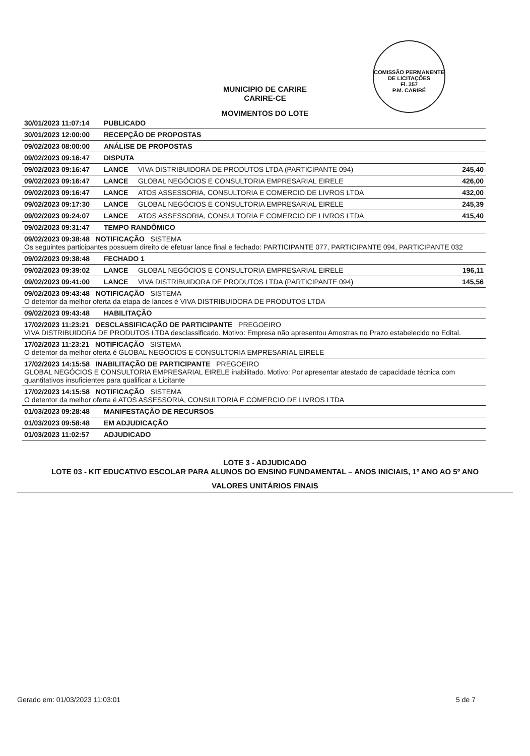COMISSÃO PERMANENTE DE LICITAÇÕES
Fl. 357
P.M. CARIRÉ
MUNICIPIO DE CARIRE
CARIRE-CE
MOVIMENTOS DO LOTE
| 30/01/2023 11:07:14 | PUBLICADO | | |
| 30/01/2023 12:00:00 | RECEPÇÃO DE PROPOSTAS | | |
| 09/02/2023 08:00:00 | ANÁLISE DE PROPOSTAS | | |
| 09/02/2023 09:16:47 | DISPUTA | | |
| 09/02/2023 09:16:47 | LANCE | VIVA DISTRIBUIDORA DE PRODUTOS LTDA (PARTICIPANTE 094) | 245,40 |
| 09/02/2023 09:16:47 | LANCE | GLOBAL NEGÓCIOS E CONSULTORIA EMPRESARIAL EIRELE | 426,00 |
| 09/02/2023 09:16:47 | LANCE | ATOS ASSESSORIA, CONSULTORIA E COMERCIO DE LIVROS LTDA | 432,00 |
| 09/02/2023 09:17:30 | LANCE | GLOBAL NEGÓCIOS E CONSULTORIA EMPRESARIAL EIRELE | 245,39 |
| 09/02/2023 09:24:07 | LANCE | ATOS ASSESSORIA, CONSULTORIA E COMERCIO DE LIVROS LTDA | 415,40 |
| 09/02/2023 09:31:47 | TEMPO RANDÔMICO | | |
| 09/02/2023 09:38:48 NOTIFICAÇÃO SISTEMA Os seguintes participantes possuem direito de efetuar lance final e fechado: PARTICIPANTE 077, PARTICIPANTE 094, PARTICIPANTE 032 | | | |
| 09/02/2023 09:38:48 | FECHADO 1 | | |
| 09/02/2023 09:39:02 | LANCE | GLOBAL NEGÓCIOS E CONSULTORIA EMPRESARIAL EIRELE | 196,11 |
| 09/02/2023 09:41:00 | LANCE | VIVA DISTRIBUIDORA DE PRODUTOS LTDA (PARTICIPANTE 094) | 145,56 |
| 09/02/2023 09:43:48 NOTIFICAÇÃO SISTEMA O detentor da melhor oferta da etapa de lances é VIVA DISTRIBUIDORA DE PRODUTOS LTDA | | | |
| 09/02/2023 09:43:48 | HABILITAÇÃO | | |
| 17/02/2023 11:23:21 DESCLASSIFICAÇÃO DE PARTICIPANTE PREGOEIRO VIVA DISTRIBUIDORA DE PRODUTOS LTDA desclassificado. Motivo: Empresa não apresentou Amostras no Prazo estabelecido no Edital. | | | |
| 17/02/2023 11:23:21 NOTIFICAÇÃO SISTEMA O detentor da melhor oferta é GLOBAL NEGÓCIOS E CONSULTORIA EMPRESARIAL EIRELE | | | |
| 17/02/2023 14:15:58 INABILITAÇÃO DE PARTICIPANTE PREGOEIRO GLOBAL NEGÓCIOS E CONSULTORIA EMPRESARIAL EIRELE inabilitado. Motivo: Por apresentar atestado de capacidade técnica com quantitativos insuficientes para qualificar a Licitante | | | |
| 17/02/2023 14:15:58 NOTIFICAÇÃO SISTEMA O detentor da melhor oferta é ATOS ASSESSORIA, CONSULTORIA E COMERCIO DE LIVROS LTDA | | | |
| 01/03/2023 09:28:48 | MANIFESTAÇÃO DE RECURSOS | | |
| 01/03/2023 09:58:48 | EM ADJUDICAÇÃO | | |
| 01/03/2023 11:02:57 | ADJUDICADO | | |
LOTE 3 - ADJUDICADO
LOTE 03 - KIT EDUCATIVO ESCOLAR PARA ALUNOS DO ENSINO FUNDAMENTAL – ANOS INICIAIS, 1º ANO AO 5º ANO
VALORES UNITÁRIOS FINAIS
Gerado em: 01/03/2023 11:03:01 5 de 7